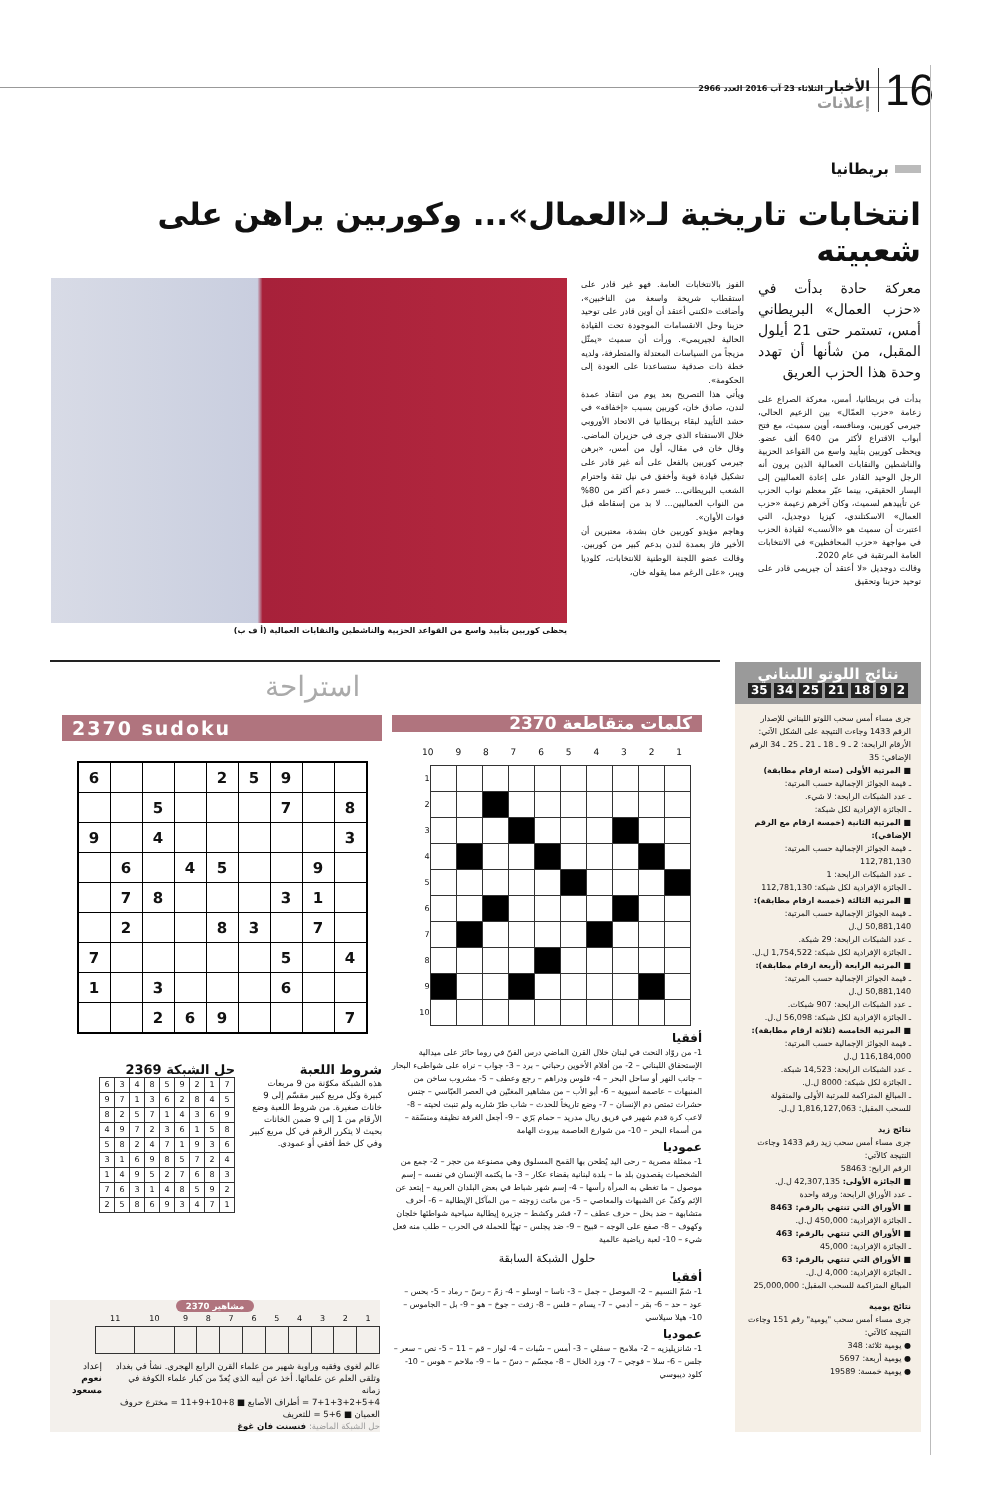16 الأخبار الثلاثاء 23 آب 2016 العدد 2966
إعلانات
بريطانيا
انتخابات تاريخية لـ«العمال»... وكوربين يراهن على شعبيته
معركة حادة بدأت في «حزب العمال» البريطاني أمس، تستمر حتى 21 أيلول المقبل، من شأنها أن تهدد وحدة هذا الحزب العريق
بدأت في بريطانيا، أمس، معركة الصراع على زعامة «حزب العمّال» بين الزعيم الحالي، جيرمي كوربين، ومنافسه، أوين سميث، مع فتح أبواب الاقتراع لأكثر من 640 ألف عضو. ويحظى كوربين بتأييد واسع من القواعد الحزبية والناشطين والنقابات العمالية الذين يرون أنه الرجل الوحيد القادر على إعادة العماليين إلى اليسار الحقيقي، بينما عبّر معظم نواب الحزب عن تأييدهم لسميث، وكان آخرهم زعيمة «حزب العمال» الاسكتلندي، كيزيا دوجديل، التي اعتبرت أن سميث هو «الأنسب» لقيادة الحزب في مواجهة «حزب المحافظين» في الانتخابات العامة المرتقبة في عام 2020.
وقالت دوجديل «لا أعتقد أن جيريمي قادر على توحيد حزبنا وتحقيق
الفوز بالانتخابات العامة. فهو غير قادر على استقطاب شريحة واسعة من الناخبين»، وأضافت «لكنني أعتقد أن أوين قادر على توحيد حزبنا وحل الانقسامات الموجودة تحت القيادة الحالية لجيريمي». ورأت أن سميث «يمثّل مزيجاً من السياسات المعتدلة والمتطرفة، ولديه خطة ذات صدقية ستساعدنا على العودة إلى الحكومة».
ويأتي هذا التصريح بعد يوم من انتقاد عمدة لندن، صادق خان، كوربين بسبب «إخفاقه» في حشد التأييد لبقاء بريطانيا في الاتحاد الأوروبي خلال الاستفتاء الذي جرى في حزيران الماضي. وقال خان في مقال، أول من أمس، «برهن جيرمي كوربين بالفعل على أنه غير قادر على تشكيل قيادة قوية وأخفق في نيل ثقة واحترام الشعب البريطاني... خسر دعم أكثر من 80% من النواب العماليين... لا بد من إسقاطه قبل فوات الأوان».
وهاجم مؤيدو كوربين خان بشدة، معتبرين أن الأخير فاز بعمدة لندن بدعم كبير من كوربين. وقالت عضو اللجنة الوطنية للانتخابات، كلوديا ويبر، «على الرغم مما يقوله خان،
يحظى كوربين بتأييد واسع من القواعد الحزبية والناشطين والنقابات العمالية (أ ف ب)
استراحة
نتائج اللوتو اللبناني
2 9 18 21 25 34 35
جرى مساء أمس سحب اللوتو اللبناني للإصدار الرقم 1433 وجاءت النتيجة على الشكل الآتي:
الأرقام الرابحة: 2 ـ 9 ـ 18 ـ 21 ـ 25 ـ 34 الرقم الإضافي: 35
■ المرتبة الأولى (ستة ارقام مطابقة)
ـ قيمة الجوائز الإجمالية حسب المرتبة:
ـ عدد الشبكات الرابحة: لا شيء.
ـ الجائزة الإفرادية لكل شبكة:
■ المرتبة الثانية (خمسة ارقام مع الرقم الإضافي):
ـ قيمة الجوائز الإجمالية حسب المرتبة: 112,781,130
ـ عدد الشبكات الرابحة: 1
ـ الجائزة الإفرادية لكل شبكة: 112,781,130
■ المرتبة الثالثة (خمسة ارقام مطابقة):
ـ قيمة الجوائز الإجمالية حسب المرتبة: 50,881,140 ل.ل
ـ عدد الشبكات الرابحة: 29 شبكة.
ـ الجائزة الإفرادية لكل شبكة: 1,754,522 ل.ل.
■ المرتبة الرابعة (أربعة ارقام مطابقة):
ـ قيمة الجوائز الإجمالية حسب المرتبة: 50,881,140 ل.ل
ـ عدد الشبكات الرابحة: 907 شبكات.
ـ الجائزة الإفرادية لكل شبكة: 56,098 ل.ل.
■ المرتبة الخامسة (ثلاثة ارقام مطابقة):
ـ قيمة الجوائز الإجمالية حسب المرتبة: 116,184,000 ل.ل
ـ عدد الشبكات الرابحة: 14,523 شبكة.
ـ الجائزة لكل شبكة: 8000 ل.ل.
ـ المبالغ المتراكمة للمرتبة الأولى والمنقولة للسحب المقبل: 1,816,127,063 ل.ل.
نتائج زيد
جرى مساء أمس سحب زيد رقم 1433 وجاءت النتيجة كالآتي:
الرقم الرابح: 58463
■ الجائزة الأولى: 42,307,135 ل.ل.
ـ عدد الأوراق الرابحة: ورقة واحدة
■ الأوراق التي تنتهي بالرقم: 8463
ـ الجائزة الإفرادية: 450,000 ل.ل.
■ الأوراق التي تنتهي بالرقم: 463
ـ الجائزة الإفرادية: 45,000
■ الأوراق التي تنتهي بالرقم: 63
ـ الجائزة الإفرادية: 4,000 ل.ل.
المبالغ المتراكمة للسحب المقبل: 25,000,000
نتائج يومية
جرى مساء أمس سحب "يومية" رقم 151 وجاءت النتيجة كالآتي:
● يومية ثلاثة: 348
● يومية أربعة: 5697
● يومية خمسة: 19589
كلمات متقاطعة 2370
1 2 3 4 5 6 7 8 9 10
| | | | | | | | | | | 1 |
| | | | | | | | | | | 2 |
| | | | | | | | | | | 3 |
| | | | | | | | | | | 4 |
| | | | | | | | | | | 5 |
| | | | | | | | | | | 6 |
| | | | | | | | | | | 7 |
| | | | | | | | | | | 8 |
| | | | | | | | | | | 9 |
| | | | | | | | | | | 10 |
أفقيا
1- من روّاد النحت في لبنان خلال القرن الماضي درس الفنّ في روما حائز على ميدالية الإستحقاق اللبناني – 2- من أفلام الأخوين رحباني – برد – 3- جواب – نراه على شواطىء البحار – جانب النهر أو ساحل البحر – 4- فلوس ودراهم – رجع وعطف – 5- مشروب ساخن من المنبهات – عاصمة أسيوية – 6- أبو الأب – من مشاهير المغنّين في العصر العبّاسي – جنس حشرات تمتص دم الإنسان – 7- وضع تاريخاً للحدث – شاب طرّ شاربه ولم تنبت لحيته – 8- لاعب كرة قدم شهير في فريق ريال مدريد – حمام بَرّي – 9- أجعل الغرفة نظيفة ومنسّقة – من أسماء البحر – 10- من شوارع العاصمة بيروت الهامة
عموديا
1- ممثلة مصرية – رحى اليد يُطحن بها القمح المسلوق وهي مصنوعة من حجر – 2- جمع من الشخصيات يقصدون بلد ما – بلدة لبنانية بقضاء عكار – 3- ما يكتمه الإنسان في نفسه – إسم موصول – ما تغطي به المرأة رأسها – 4- إسم شهر شباط في بعض البلدان العربية – إبتعد عن الإثم وكفّ عن الشبهات والمعاصي – 5- من ماتت زوجته – من المآكل الإيطالية – 6- أحرف متشابهة – ضد بخل – حرف عطف – 7- قشر وكشط – جزيرة إيطالية سياحية شواطئها خلجان وكهوف – 8- صفع على الوجه – قبيح – 9- ضد يجلس – تهيّأ للحملة في الحرب – طلب منه فعل شيء – 10- لعبة رياضية عالمية
حلول الشبكة السابقة
أفقيا
1- شمّ النسيم – 2- الموصل – جمل – 3- ناسا – اوسلو – 4- زمّ – رسّ – رماد – 5- بحس – عود – حد – 6- بقر – أدمي – 7- يسام – فلس – 8- زفت – جوخ – هو – 9- بل – الجاموس – 10- هيلا سيلاسي
عموديا
1- شانزيليزيه – 2- ملامح – سفلي – 3- أمس – سُبات – 4- لوار – قم – 11 – 5- نص – سعر – جلس – 6- سلا – فوجي – 7- ورد الخال – 8- مجسّم – دسّ – ما – 9- ملاحم – هوس – 10- كلود ديبوسي
2370 sudoku
| 6 | | | | 2 | 5 | 9 | | |
| | | 5 | | | | 7 | | 8 |
| 9 | | 4 | | | | | | 3 |
| | 6 | | 4 | 5 | | | 9 | |
| | 7 | 8 | | | | 3 | 1 | |
| | 2 | | | 8 | 3 | | 7 | |
| 7 | | | | | | 5 | | 4 |
| 1 | | 3 | | | | 6 | | |
| | | 2 | 6 | 9 | | | | 7 |
شروط اللعبة
هذه الشبكة مكوّنة من 9 مربعات كبيرة وكل مربع كبير مقسّم إلى 9 خانات صغيرة. من شروط اللعبة وضع الأرقام من 1 إلى 9 ضمن الخانات بحيث لا يتكرر الرقم في كل مربع كبير وفي كل خط أفقي أو عمودي.
حل الشبكة 2369
| 6 | 3 | 4 | 8 | 5 | 9 | 2 | 1 | 7 |
| 9 | 7 | 1 | 3 | 6 | 2 | 8 | 4 | 5 |
| 8 | 2 | 5 | 7 | 1 | 4 | 3 | 6 | 9 |
| 4 | 9 | 7 | 2 | 3 | 6 | 1 | 5 | 8 |
| 5 | 8 | 2 | 4 | 7 | 1 | 9 | 3 | 6 |
| 3 | 1 | 6 | 9 | 8 | 5 | 7 | 2 | 4 |
| 1 | 4 | 9 | 5 | 2 | 7 | 6 | 8 | 3 |
| 7 | 6 | 3 | 1 | 4 | 8 | 5 | 9 | 2 |
| 2 | 5 | 8 | 6 | 9 | 3 | 4 | 7 | 1 |
مشاهير 2370
| 1 | 2 | 3 | 4 | 5 | 6 | 7 | 8 | 9 | 10 | 11 |
عالم لغوي وفقيه وراوية شهير من علماء القرن الرابع الهجري. نشأ في بغداد وتلقى العلم عن علمائها. أخذ عن أبيه الذي يُعدّ من كبار علماء الكوفة في زمانه
7+1+3+2+5+4 = أطراف الأصابع ■ 8+10+9+11 = مخترع حروف العميان ■ 6+5 = للتعريف
حل الشبكة الماضية: فنسنت فان غوغ
إعداد
نعوم مسعود